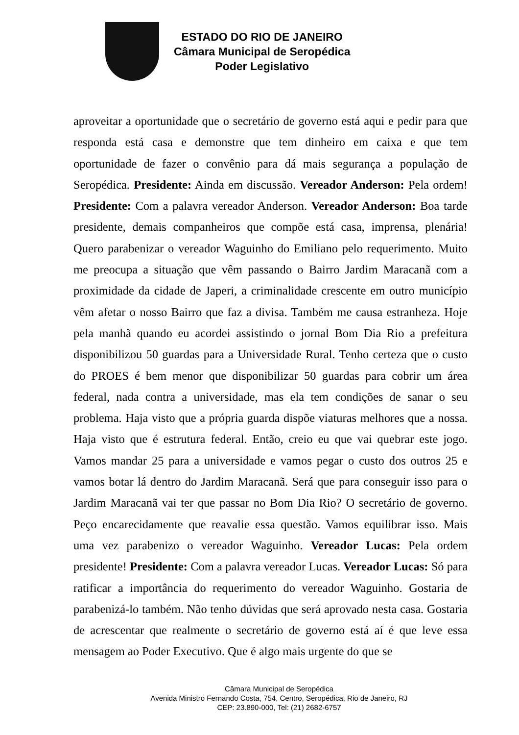ESTADO DO RIO DE JANEIRO
Câmara Municipal de Seropédica
Poder Legislativo
aproveitar a oportunidade que o secretário de governo está aqui e pedir para que responda está casa e demonstre que tem dinheiro em caixa e que tem oportunidade de fazer o convênio para dá mais segurança a população de Seropédica. Presidente: Ainda em discussão. Vereador Anderson: Pela ordem! Presidente: Com a palavra vereador Anderson. Vereador Anderson: Boa tarde presidente, demais companheiros que compõe está casa, imprensa, plenária! Quero parabenizar o vereador Waguinho do Emiliano pelo requerimento. Muito me preocupa a situação que vêm passando o Bairro Jardim Maracanã com a proximidade da cidade de Japeri, a criminalidade crescente em outro município vêm afetar o nosso Bairro que faz a divisa. Também me causa estranheza. Hoje pela manhã quando eu acordei assistindo o jornal Bom Dia Rio a prefeitura disponibilizou 50 guardas para a Universidade Rural. Tenho certeza que o custo do PROES é bem menor que disponibilizar 50 guardas para cobrir um área federal, nada contra a universidade, mas ela tem condições de sanar o seu problema. Haja visto que a própria guarda dispõe viaturas melhores que a nossa. Haja visto que é estrutura federal. Então, creio eu que vai quebrar este jogo. Vamos mandar 25 para a universidade e vamos pegar o custo dos outros 25 e vamos botar lá dentro do Jardim Maracanã. Será que para conseguir isso para o Jardim Maracanã vai ter que passar no Bom Dia Rio? O secretário de governo. Peço encarecidamente que reavalie essa questão. Vamos equilibrar isso. Mais uma vez parabenizo o vereador Waguinho. Vereador Lucas: Pela ordem presidente! Presidente: Com a palavra vereador Lucas. Vereador Lucas: Só para ratificar a importância do requerimento do vereador Waguinho. Gostaria de parabenizá-lo também. Não tenho dúvidas que será aprovado nesta casa. Gostaria de acrescentar que realmente o secretário de governo está aí é que leve essa mensagem ao Poder Executivo. Que é algo mais urgente do que se
Câmara Municipal de Seropédica
Avenida Ministro Fernando Costa, 754, Centro, Seropédica, Rio de Janeiro, RJ
CEP: 23.890-000, Tel: (21) 2682-6757